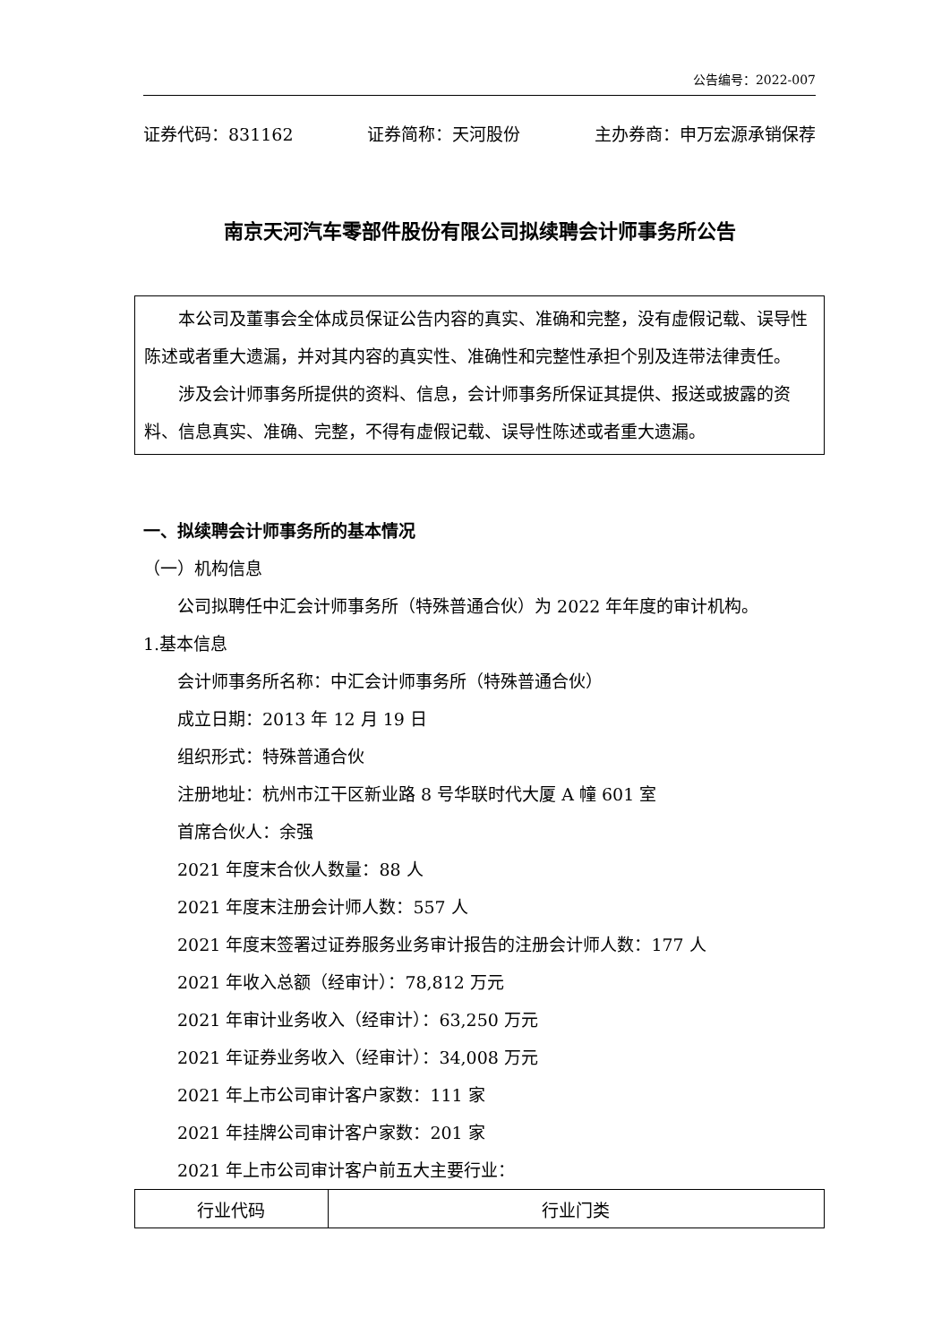公告编号：2022-007
证券代码：831162 证券简称：天河股份 主办券商：申万宏源承销保荐
南京天河汽车零部件股份有限公司拟续聘会计师事务所公告
本公司及董事会全体成员保证公告内容的真实、准确和完整，没有虚假记载、误导性陈述或者重大遗漏，并对其内容的真实性、准确性和完整性承担个别及连带法律责任。
涉及会计师事务所提供的资料、信息，会计师事务所保证其提供、报送或披露的资料、信息真实、准确、完整，不得有虚假记载、误导性陈述或者重大遗漏。
一、拟续聘会计师事务所的基本情况
（一）机构信息
公司拟聘任中汇会计师事务所（特殊普通合伙）为 2022 年年度的审计机构。
1.基本信息
会计师事务所名称：中汇会计师事务所（特殊普通合伙）
成立日期：2013 年 12 月 19 日
组织形式：特殊普通合伙
注册地址：杭州市江干区新业路 8 号华联时代大厦 A 幢 601 室
首席合伙人：余强
2021 年度末合伙人数量：88 人
2021 年度末注册会计师人数：557 人
2021 年度末签署过证券服务业务审计报告的注册会计师人数：177 人
2021 年收入总额（经审计）：78,812 万元
2021 年审计业务收入（经审计）：63,250 万元
2021 年证券业务收入（经审计）：34,008 万元
2021 年上市公司审计客户家数：111 家
2021 年挂牌公司审计客户家数：201 家
2021 年上市公司审计客户前五大主要行业：
| 行业代码 | 行业门类 |
| --- | --- |